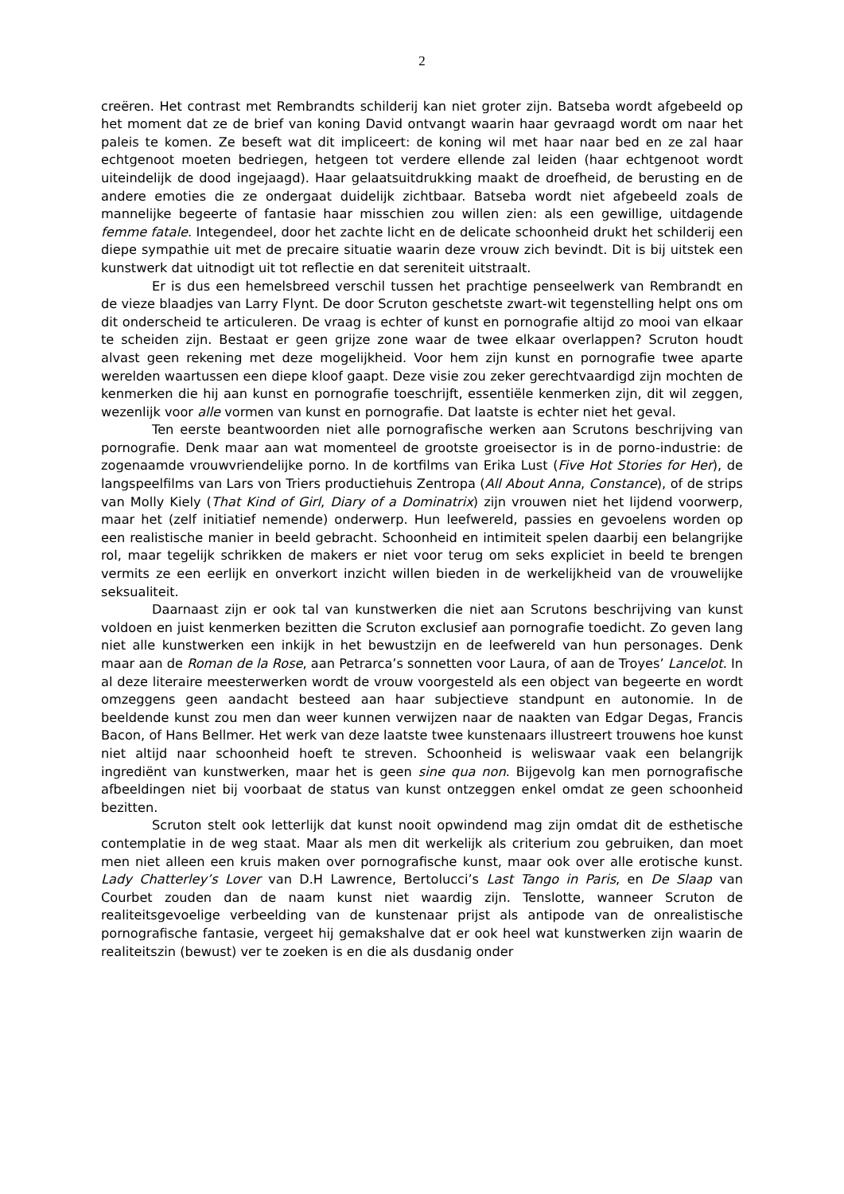2
creëren. Het contrast met Rembrandts schilderij kan niet groter zijn. Batseba wordt afgebeeld op het moment dat ze de brief van koning David ontvangt waarin haar gevraagd wordt om naar het paleis te komen. Ze beseft wat dit impliceert: de koning wil met haar naar bed en ze zal haar echtgenoot moeten bedriegen, hetgeen tot verdere ellende zal leiden (haar echtgenoot wordt uiteindelijk de dood ingejaagd). Haar gelaatsuitdrukking maakt de droefheid, de berusting en de andere emoties die ze ondergaat duidelijk zichtbaar. Batseba wordt niet afgebeeld zoals de mannelijke begeerte of fantasie haar misschien zou willen zien: als een gewillige, uitdagende femme fatale. Integendeel, door het zachte licht en de delicate schoonheid drukt het schilderij een diepe sympathie uit met de precaire situatie waarin deze vrouw zich bevindt. Dit is bij uitstek een kunstwerk dat uitnodigt uit tot reflectie en dat sereniteit uitstraalt.
Er is dus een hemelsbreed verschil tussen het prachtige penseelwerk van Rembrandt en de vieze blaadjes van Larry Flynt. De door Scruton geschetste zwart-wit tegenstelling helpt ons om dit onderscheid te articuleren. De vraag is echter of kunst en pornografie altijd zo mooi van elkaar te scheiden zijn. Bestaat er geen grijze zone waar de twee elkaar overlappen? Scruton houdt alvast geen rekening met deze mogelijkheid. Voor hem zijn kunst en pornografie twee aparte werelden waartussen een diepe kloof gaapt. Deze visie zou zeker gerechtvaardigd zijn mochten de kenmerken die hij aan kunst en pornografie toeschrijft, essentiële kenmerken zijn, dit wil zeggen, wezenlijk voor alle vormen van kunst en pornografie. Dat laatste is echter niet het geval.
Ten eerste beantwoorden niet alle pornografische werken aan Scrutons beschrijving van pornografie. Denk maar aan wat momenteel de grootste groeisector is in de porno-industrie: de zogenaamde vrouwvriendelijke porno. In de kortfilms van Erika Lust (Five Hot Stories for Her), de langspeelfilms van Lars von Triers productiehuis Zentropa (All About Anna, Constance), of de strips van Molly Kiely (That Kind of Girl, Diary of a Dominatrix) zijn vrouwen niet het lijdend voorwerp, maar het (zelf initiatief nemende) onderwerp. Hun leefwereld, passies en gevoelens worden op een realistische manier in beeld gebracht. Schoonheid en intimiteit spelen daarbij een belangrijke rol, maar tegelijk schrikken de makers er niet voor terug om seks expliciet in beeld te brengen vermits ze een eerlijk en onverkort inzicht willen bieden in de werkelijkheid van de vrouwelijke seksualiteit.
Daarnaast zijn er ook tal van kunstwerken die niet aan Scrutons beschrijving van kunst voldoen en juist kenmerken bezitten die Scruton exclusief aan pornografie toedicht. Zo geven lang niet alle kunstwerken een inkijk in het bewustzijn en de leefwereld van hun personages. Denk maar aan de Roman de la Rose, aan Petrarca’s sonnetten voor Laura, of aan de Troyes’ Lancelot. In al deze literaire meesterwerken wordt de vrouw voorgesteld als een object van begeerte en wordt omzeggens geen aandacht besteed aan haar subjectieve standpunt en autonomie. In de beeldende kunst zou men dan weer kunnen verwijzen naar de naakten van Edgar Degas, Francis Bacon, of Hans Bellmer. Het werk van deze laatste twee kunstenaars illustreert trouwens hoe kunst niet altijd naar schoonheid hoeft te streven. Schoonheid is weliswaar vaak een belangrijk ingrediënt van kunstwerken, maar het is geen sine qua non. Bijgevolg kan men pornografische afbeeldingen niet bij voorbaat de status van kunst ontzeggen enkel omdat ze geen schoonheid bezitten.
Scruton stelt ook letterlijk dat kunst nooit opwindend mag zijn omdat dit de esthetische contemplatie in de weg staat. Maar als men dit werkelijk als criterium zou gebruiken, dan moet men niet alleen een kruis maken over pornografische kunst, maar ook over alle erotische kunst. Lady Chatterley’s Lover van D.H Lawrence, Bertolucci’s Last Tango in Paris, en De Slaap van Courbet zouden dan de naam kunst niet waardig zijn. Tenslotte, wanneer Scruton de realiteitsgevoelige verbeelding van de kunstenaar prijst als antipode van de onrealistische pornografische fantasie, vergeet hij gemakshalve dat er ook heel wat kunstwerken zijn waarin de realiteitszin (bewust) ver te zoeken is en die als dusdanig onder